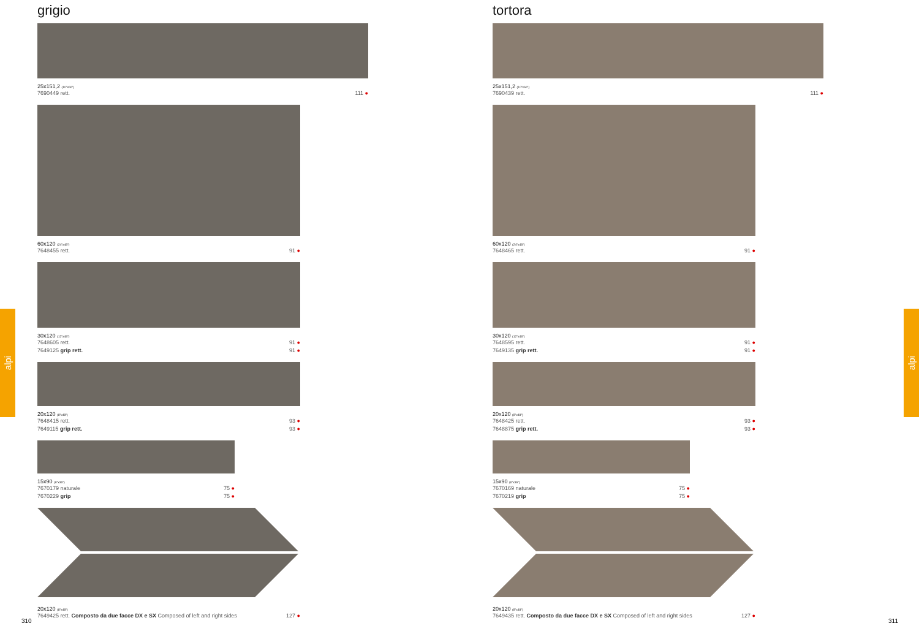grigio
25x151,2 (10"x60")
7690449 rett. 111 ●
60x120 (24"x48")
7648455 rett. 91 ●
30x120 (12"x48")
7648605 rett. 91 ●
7649125 grip rett. 91 ●
20x120 (8"x48")
7648415 rett. 93 ●
7649115 grip rett. 93 ●
15x90 (6"x36")
7670179 naturale 75 ●
7670229 grip 75 ●
20x120 (8"x48")
7649425 rett. Composto da due facce DX e SX Composed of left and right sides 127 ●
tortora
25x151,2 (10"x60")
7690439 rett. 111 ●
60x120 (24"x48")
7648465 rett. 91 ●
30x120 (12"x48")
7648595 rett. 91 ●
7649135 grip rett. 91 ●
20x120 (8"x48")
7648425 rett. 93 ●
7648875 grip rett. 93 ●
15x90 (6"x36")
7670169 naturale 75 ●
7670219 grip 75 ●
20x120 (8"x48")
7649435 rett. Composto da due facce DX e SX Composed of left and right sides 127 ●
alpi
alpi
310 311